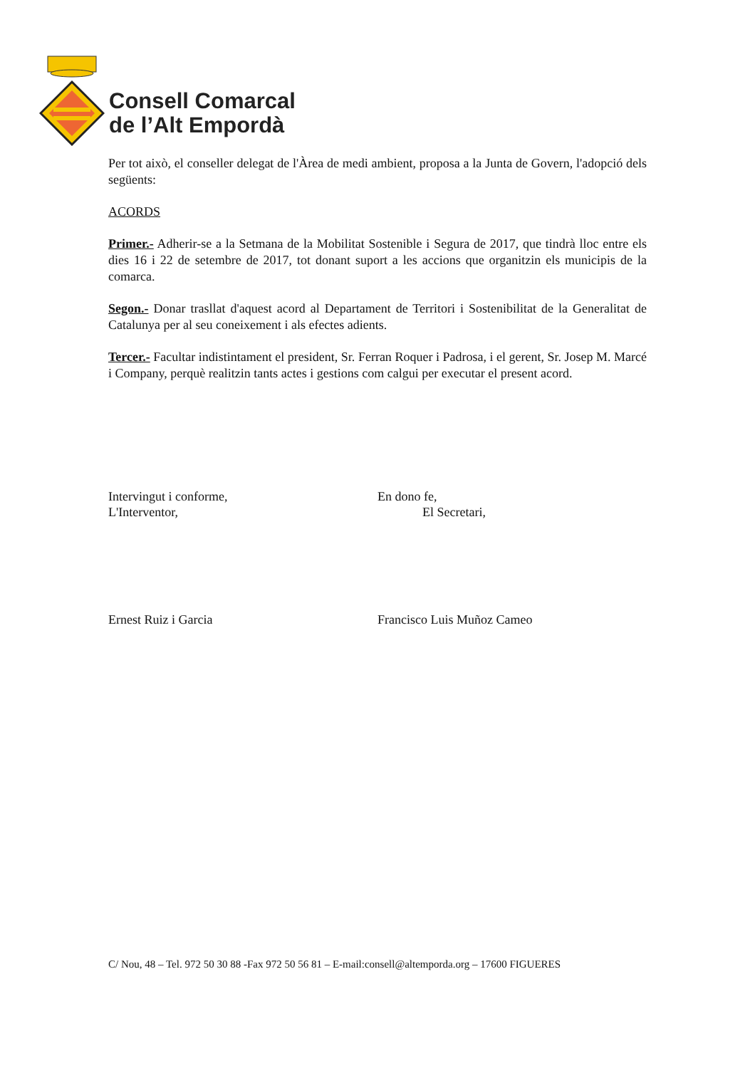Consell Comarcal
de l’Alt Empordà
Per tot això, el conseller delegat de l'Àrea de medi ambient, proposa a la Junta de Govern, l'adopció dels següents:
ACORDS
Primer.- Adherir-se a la Setmana de la Mobilitat Sostenible i Segura de 2017, que tindrà lloc entre els dies 16 i 22 de setembre de 2017, tot donant suport a les accions que organitzin els municipis de la comarca.
Segon.- Donar trasllat d'aquest acord al Departament de Territori i Sostenibilitat de la Generalitat de Catalunya per al seu coneixement i als efectes adients.
Tercer.- Facultar indistintament el president, Sr. Ferran Roquer i Padrosa, i el gerent, Sr. Josep M. Marcé i Company, perquè realitzin tants actes i gestions com calgui per executar el present acord.
Intervingut i conforme,
L'Interventor,
En dono fe,
El Secretari,
Ernest Ruiz i Garcia Francisco Luis Muñoz Cameo
C/ Nou, 48 – Tel. 972 50 30 88 -Fax 972 50 56 81 – E-mail:consell@altemporda.org – 17600 FIGUERES